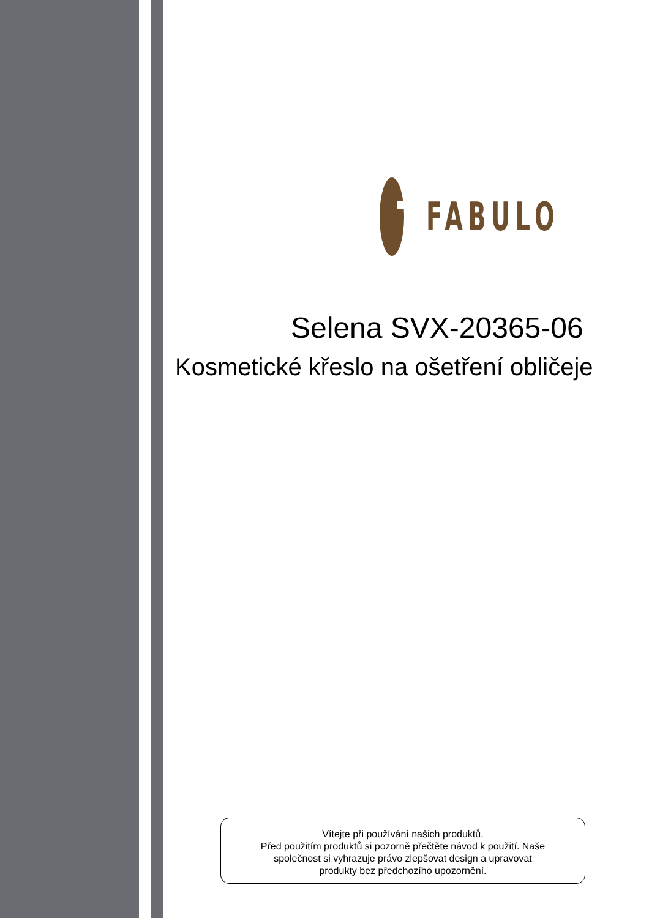FABULO
Selena SVX-20365-06
Kosmetické křeslo na ošetření obličeje
Vítejte při používání našich produktů.
Před použitím produktů si pozorně přečtěte návod k použití. Naše
společnost si vyhrazuje právo zlepšovat design a upravovat
produkty bez předchozího upozornění.